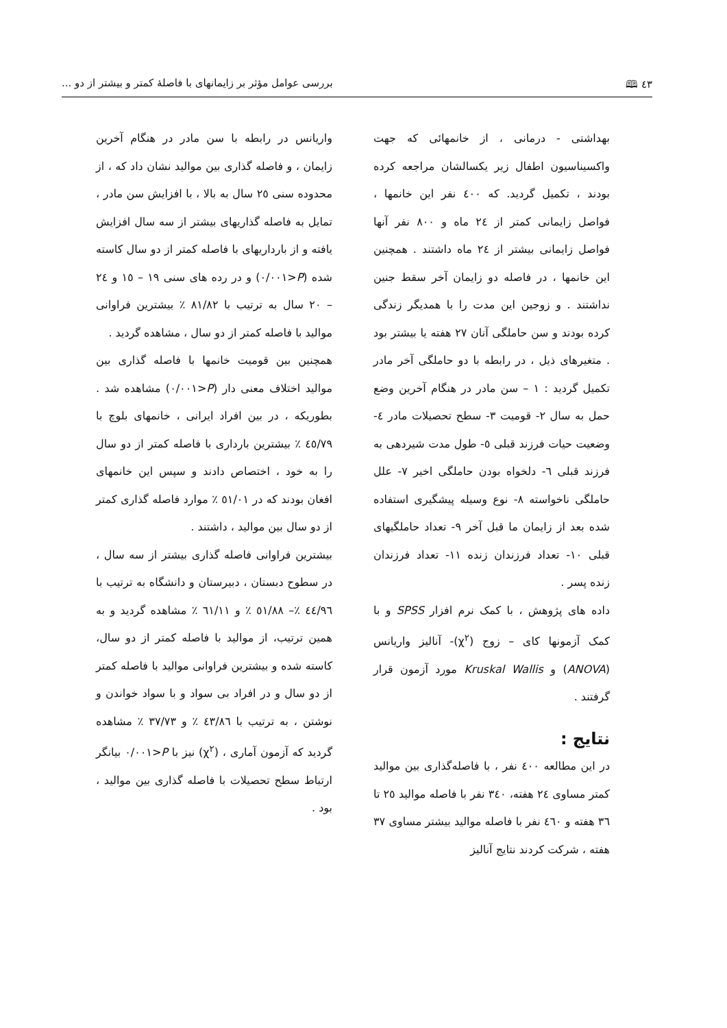٤٣ 🕮 بررسی عوامل مؤثر بر زایمانهای با فاصلهٔ کمتر و بیشتر از دو ...
بهداشتی - درمانی ، از خانمهائی که جهت واکسیناسیون اطفال زیر یکسالشان مراجعه کرده بودند ، تکمیل گردید. که ٤٠٠ نفر این خانمها ، فواصل زایمانی کمتر از ٢٤ ماه و ٨٠٠ نفر آنها فواصل زایمانی بیشتر از ٢٤ ماه داشتند . همچنین این خانمها ، در فاصله دو زایمان آخر سقط جنین نداشتند . و زوجین این مدت را با همدیگر زندگی کرده بودند و سن حاملگی آنان ٢٧ هفته یا بیشتر بود . متغیرهای ذیل ، در رابطه با دو حاملگی آخر مادر تکمیل گردید : ١ – سن مادر در هنگام آخرین وضع حمل به سال ٢- قومیت ٣- سطح تحصیلات مادر ٤- وضعیت حیات فرزند قبلی ٥- طول مدت شیردهی به فرزند قبلی ٦- دلخواه بودن حاملگی اخیر ٧- علل حاملگی ناخواسته ٨- نوع وسیله پیشگیری استفاده شده بعد از زایمان ما قبل آخر ٩- تعداد حاملگیهای قبلی ١٠- تعداد فرزندان زنده ١١- تعداد فرزندان زنده پسر .
داده های پژوهش ، با کمک نرم افزار SPSS و با کمک آزمونها کای – زوج (χ<sup>٢</sup>)- آنالیز واریانس (ANOVA) و Kruskal Wallis مورد آزمون قرار گرفتند .
نتایج :
در این مطالعه ٤٠٠ نفر ، با فاصله‌گذاری بین موالید کمتر مساوی ٢٤ هفته، ٣٤٠ نفر با فاصله موالید ٢٥ تا ٣٦ هفته و ٤٦٠ نفر با فاصله موالید بیشتر مساوی ٣٧ هفته ، شرکت کردند نتایج آنالیز
واریانس در رابطه با سن مادر در هنگام آخرین زایمان ، و فاصله گذاری بین موالید نشان داد که ، از محدوده سنی ٢٥ سال به بالا ، با افزایش سن مادر ، تمایل به فاصله گذاریهای بیشتر از سه سال افزایش یافته و از بارداریهای با فاصله کمتر از دو سال کاسته شده (P<٠/٠٠١) و در رده های سنی ١٩ – ١٥ و ٢٤ – ٢٠ سال به ترتیب با ٨١/٨٢ ٪ بیشترین فراوانی موالید با فاصله کمتر از دو سال ، مشاهده گردید .
همچنین بین قومیت خانمها با فاصله گذاری بین موالید اختلاف معنی دار (P<٠/٠٠١) مشاهده شد . بطوریکه ، در بین افراد ایرانی ، خانمهای بلوچ با ٤٥/٧٩ ٪ بیشترین بارداری با فاصله کمتر از دو سال را به خود ، اختصاص دادند و سپس این خانمهای افغان بودند که در ٥١/٠١ ٪ موارد فاصله گذاری کمتر از دو سال بین موالید ، داشتند .
بیشترین فراوانی فاصله گذاری بیشتر از سه سال ، در سطوح دبستان ، دبیرستان و دانشگاه به ترتیب با ٤٤/٩٦ ٪– ٥١/٨٨ ٪ و ٦١/١١ ٪ مشاهده گردید و به همین ترتیب، از موالید با فاصله کمتر از دو سال، کاسته شده و بیشترین فراوانی موالید با فاصله کمتر از دو سال و در افراد بی سواد و با سواد خواندن و نوشتن ، به ترتیب با ٤٣/٨٦ ٪ و ٣٧/٧٣ ٪ مشاهده گردید که آزمون آماری ، (χ<sup>٢</sup>) نیز با P<٠/٠٠١ بیانگر ارتباط سطح تحصیلات با فاصله گذاری بین موالید ، بود .